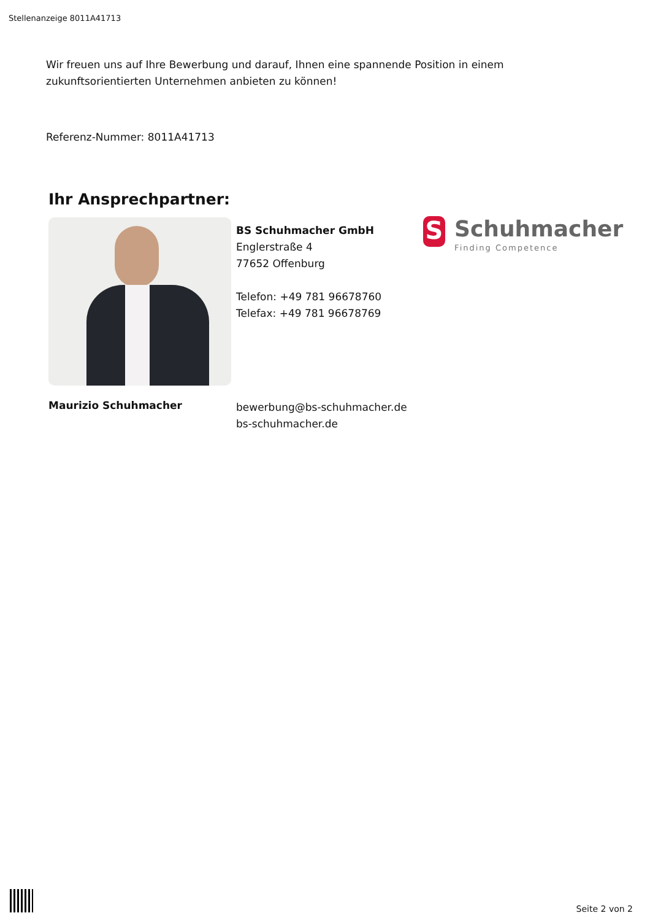Stellenanzeige 8011A41713
Wir freuen uns auf Ihre Bewerbung und darauf, Ihnen eine spannende Position in einem zukunftsorientierten Unternehmen anbieten zu können!
Referenz-Nummer: 8011A41713
Ihr Ansprechpartner:
BS Schuhmacher GmbH
Englerstraße 4
77652 Offenburg
Telefon: +49 781 96678760
Telefax: +49 781 96678769
S Schuhmacher
Finding Competence
Maurizio Schuhmacher
bewerbung@bs-schuhmacher.de
bs-schuhmacher.de
Seite 2 von 2